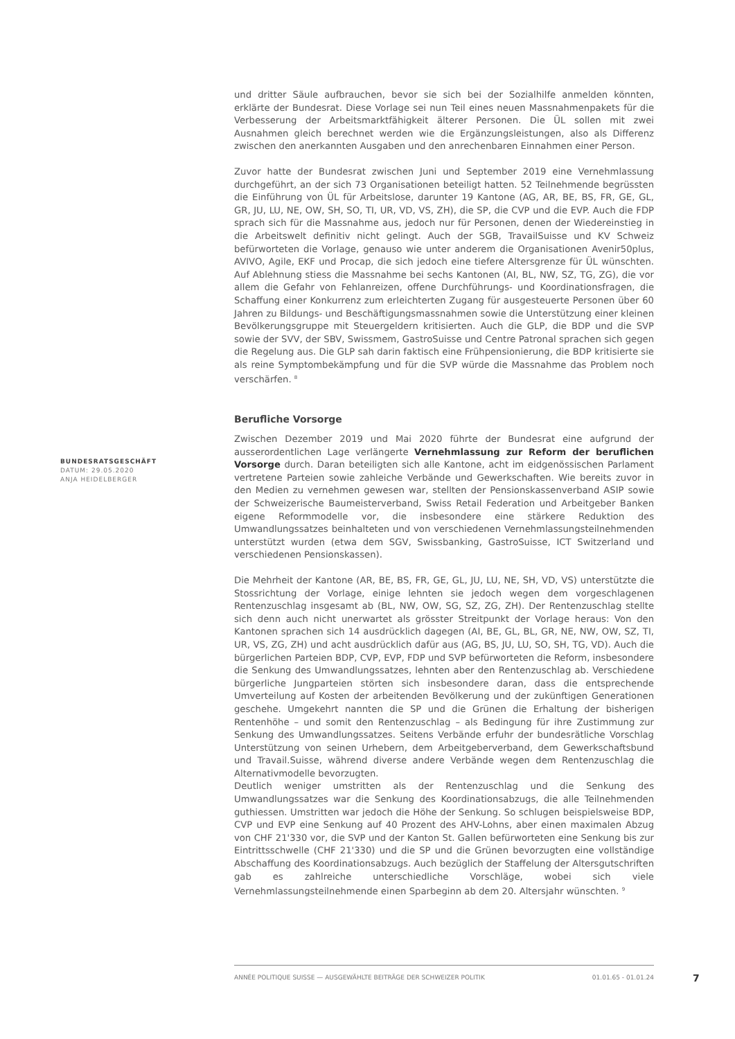und dritter Säule aufbrauchen, bevor sie sich bei der Sozialhilfe anmelden könnten, erklärte der Bundesrat. Diese Vorlage sei nun Teil eines neuen Massnahmenpakets für die Verbesserung der Arbeitsmarktfähigkeit älterer Personen. Die ÜL sollen mit zwei Ausnahmen gleich berechnet werden wie die Ergänzungsleistungen, also als Differenz zwischen den anerkannten Ausgaben und den anrechenbaren Einnahmen einer Person.
Zuvor hatte der Bundesrat zwischen Juni und September 2019 eine Vernehmlassung durchgeführt, an der sich 73 Organisationen beteiligt hatten. 52 Teilnehmende begrüssten die Einführung von ÜL für Arbeitslose, darunter 19 Kantone (AG, AR, BE, BS, FR, GE, GL, GR, JU, LU, NE, OW, SH, SO, TI, UR, VD, VS, ZH), die SP, die CVP und die EVP. Auch die FDP sprach sich für die Massnahme aus, jedoch nur für Personen, denen der Wiedereinstieg in die Arbeitswelt definitiv nicht gelingt. Auch der SGB, TravailSuisse und KV Schweiz befürworteten die Vorlage, genauso wie unter anderem die Organisationen Avenir50plus, AVIVO, Agile, EKF und Procap, die sich jedoch eine tiefere Altersgrenze für ÜL wünschten. Auf Ablehnung stiess die Massnahme bei sechs Kantonen (AI, BL, NW, SZ, TG, ZG), die vor allem die Gefahr von Fehlanreizen, offene Durchführungs- und Koordinationsfragen, die Schaffung einer Konkurrenz zum erleichterten Zugang für ausgesteuerte Personen über 60 Jahren zu Bildungs- und Beschäftigungsmassnahmen sowie die Unterstützung einer kleinen Bevölkerungsgruppe mit Steuergeldern kritisierten. Auch die GLP, die BDP und die SVP sowie der SVV, der SBV, Swissmem, GastroSuisse und Centre Patronal sprachen sich gegen die Regelung aus. Die GLP sah darin faktisch eine Frühpensionierung, die BDP kritisierte sie als reine Symptombekämpfung und für die SVP würde die Massnahme das Problem noch verschärfen. <sup>8</sup>
Berufliche Vorsorge
Zwischen Dezember 2019 und Mai 2020 führte der Bundesrat eine aufgrund der ausserordentlichen Lage verlängerte Vernehmlassung zur Reform der beruflichen Vorsorge durch. Daran beteiligten sich alle Kantone, acht im eidgenössischen Parlament vertretene Parteien sowie zahleiche Verbände und Gewerkschaften. Wie bereits zuvor in den Medien zu vernehmen gewesen war, stellten der Pensionskassenverband ASIP sowie der Schweizerische Baumeisterverband, Swiss Retail Federation und Arbeitgeber Banken eigene Reformmodelle vor, die insbesondere eine stärkere Reduktion des Umwandlungssatzes beinhalteten und von verschiedenen Vernehmlassungsteilnehmenden unterstützt wurden (etwa dem SGV, Swissbanking, GastroSuisse, ICT Switzerland und verschiedenen Pensionskassen).
Die Mehrheit der Kantone (AR, BE, BS, FR, GE, GL, JU, LU, NE, SH, VD, VS) unterstützte die Stossrichtung der Vorlage, einige lehnten sie jedoch wegen dem vorgeschlagenen Rentenzuschlag insgesamt ab (BL, NW, OW, SG, SZ, ZG, ZH). Der Rentenzuschlag stellte sich denn auch nicht unerwartet als grösster Streitpunkt der Vorlage heraus: Von den Kantonen sprachen sich 14 ausdrücklich dagegen (AI, BE, GL, BL, GR, NE, NW, OW, SZ, TI, UR, VS, ZG, ZH) und acht ausdrücklich dafür aus (AG, BS, JU, LU, SO, SH, TG, VD). Auch die bürgerlichen Parteien BDP, CVP, EVP, FDP und SVP befürworteten die Reform, insbesondere die Senkung des Umwandlungssatzes, lehnten aber den Rentenzuschlag ab. Verschiedene bürgerliche Jungparteien störten sich insbesondere daran, dass die entsprechende Umverteilung auf Kosten der arbeitenden Bevölkerung und der zukünftigen Generationen geschehe. Umgekehrt nannten die SP und die Grünen die Erhaltung der bisherigen Rentenhöhe – und somit den Rentenzuschlag – als Bedingung für ihre Zustimmung zur Senkung des Umwandlungssatzes. Seitens Verbände erfuhr der bundesrätliche Vorschlag Unterstützung von seinen Urhebern, dem Arbeitgeberverband, dem Gewerkschaftsbund und Travail.Suisse, während diverse andere Verbände wegen dem Rentenzuschlag die Alternativmodelle bevorzugten.
Deutlich weniger umstritten als der Rentenzuschlag und die Senkung des Umwandlungssatzes war die Senkung des Koordinationsabzugs, die alle Teilnehmenden guthiessen. Umstritten war jedoch die Höhe der Senkung. So schlugen beispielsweise BDP, CVP und EVP eine Senkung auf 40 Prozent des AHV-Lohns, aber einen maximalen Abzug von CHF 21'330 vor, die SVP und der Kanton St. Gallen befürworteten eine Senkung bis zur Eintrittsschwelle (CHF 21'330) und die SP und die Grünen bevorzugten eine vollständige Abschaffung des Koordinationsabzugs. Auch bezüglich der Staffelung der Altersgutschriften gab es zahlreiche unterschiedliche Vorschläge, wobei sich viele Vernehmlassungsteilnehmende einen Sparbeginn ab dem 20. Altersjahr wünschten. <sup>9</sup>
BUNDESRATSGESCHÄFT
DATUM: 29.05.2020
ANJA HEIDELBERGER
ANNÉE POLITIQUE SUISSE — AUSGEWÄHLTE BEITRÄGE DER SCHWEIZER POLITIK 01.01.65 - 01.01.24
7